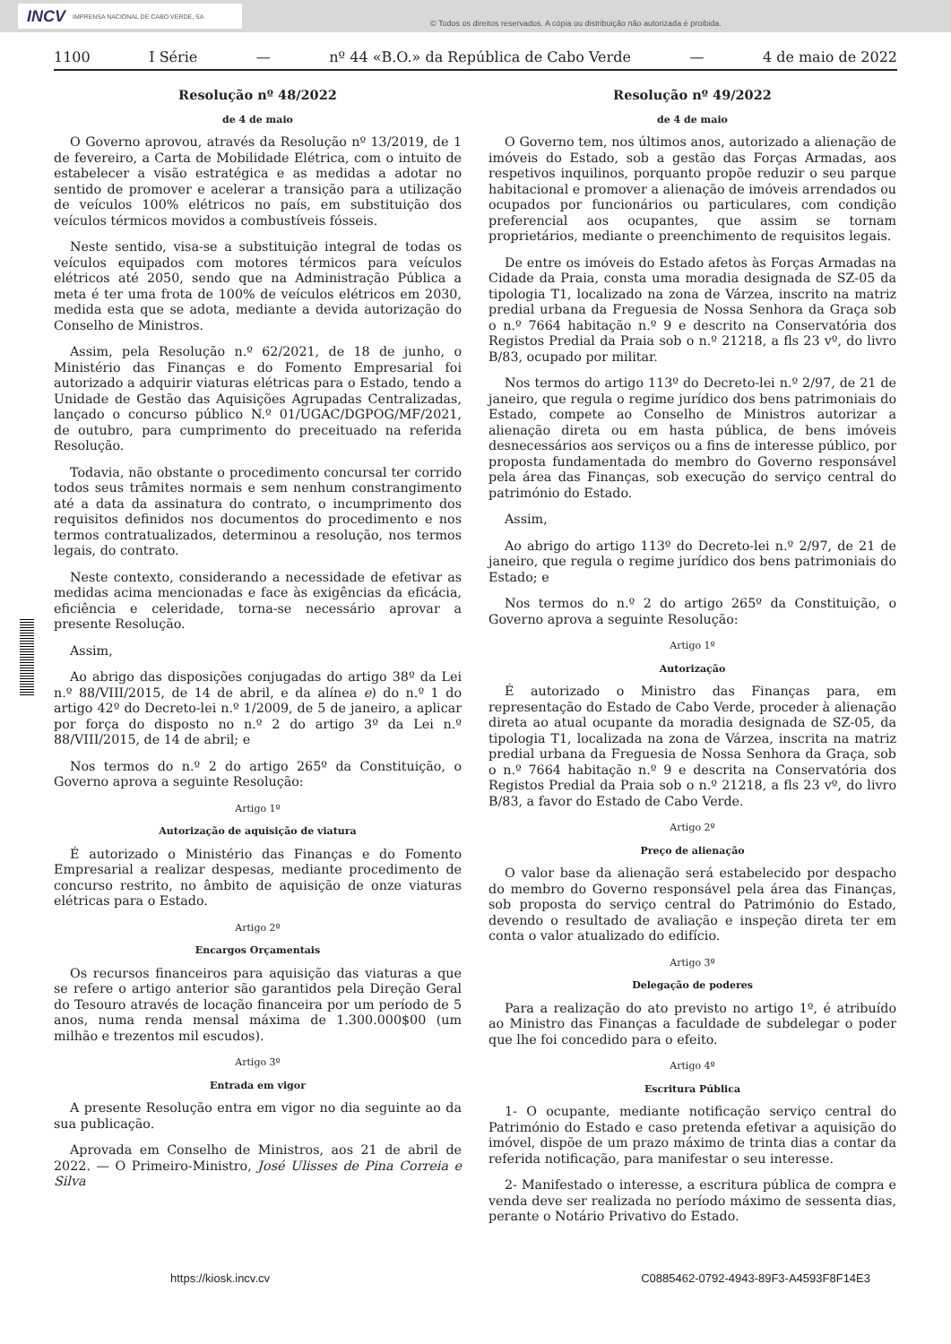INCV IMPRENSA NACIONAL DE CABO VERDE, SA
© Todos os direitos reservados. A cópia ou distribuição não autorizada é proibida.
1100 I Série — nº 44 «B.O.» da República de Cabo Verde — 4 de maio de 2022
Resolução nº 48/2022
de 4 de maio
O Governo aprovou, através da Resolução nº 13/2019, de 1 de fevereiro, a Carta de Mobilidade Elétrica, com o intuito de estabelecer a visão estratégica e as medidas a adotar no sentido de promover e acelerar a transição para a utilização de veículos 100% elétricos no país, em substituição dos veículos térmicos movidos a combustíveis fósseis.
Neste sentido, visa-se a substituição integral de todas os veículos equipados com motores térmicos para veículos elétricos até 2050, sendo que na Administração Pública a meta é ter uma frota de 100% de veículos elétricos em 2030, medida esta que se adota, mediante a devida autorização do Conselho de Ministros.
Assim, pela Resolução n.º 62/2021, de 18 de junho, o Ministério das Finanças e do Fomento Empresarial foi autorizado a adquirir viaturas elétricas para o Estado, tendo a Unidade de Gestão das Aquisições Agrupadas Centralizadas, lançado o concurso público N.º 01/UGAC/DGPOG/MF/2021, de outubro, para cumprimento do preceituado na referida Resolução.
Todavia, não obstante o procedimento concursal ter corrido todos seus trâmites normais e sem nenhum constrangimento até a data da assinatura do contrato, o incumprimento dos requisitos definidos nos documentos do procedimento e nos termos contratualizados, determinou a resolução, nos termos legais, do contrato.
Neste contexto, considerando a necessidade de efetivar as medidas acima mencionadas e face às exigências da eficácia, eficiência e celeridade, torna-se necessário aprovar a presente Resolução.
Assim,
Ao abrigo das disposições conjugadas do artigo 38º da Lei n.º 88/VIII/2015, de 14 de abril, e da alínea e) do n.º 1 do artigo 42º do Decreto-lei n.º 1/2009, de 5 de janeiro, a aplicar por força do disposto no n.º 2 do artigo 3º da Lei n.º 88/VIII/2015, de 14 de abril; e
Nos termos do n.º 2 do artigo 265º da Constituição, o Governo aprova a seguinte Resolução:
Artigo 1º
Autorização de aquisição de viatura
É autorizado o Ministério das Finanças e do Fomento Empresarial a realizar despesas, mediante procedimento de concurso restrito, no âmbito de aquisição de onze viaturas elétricas para o Estado.
Artigo 2º
Encargos Orçamentais
Os recursos financeiros para aquisição das viaturas a que se refere o artigo anterior são garantidos pela Direção Geral do Tesouro através de locação financeira por um período de 5 anos, numa renda mensal máxima de 1.300.000$00 (um milhão e trezentos mil escudos).
Artigo 3º
Entrada em vigor
A presente Resolução entra em vigor no dia seguinte ao da sua publicação.
Aprovada em Conselho de Ministros, aos 21 de abril de 2022. — O Primeiro-Ministro, José Ulisses de Pina Correia e Silva
Resolução nº 49/2022
de 4 de maio
O Governo tem, nos últimos anos, autorizado a alienação de imóveis do Estado, sob a gestão das Forças Armadas, aos respetivos inquilinos, porquanto propõe reduzir o seu parque habitacional e promover a alienação de imóveis arrendados ou ocupados por funcionários ou particulares, com condição preferencial aos ocupantes, que assim se tornam proprietários, mediante o preenchimento de requisitos legais.
De entre os imóveis do Estado afetos às Forças Armadas na Cidade da Praia, consta uma moradia designada de SZ-05 da tipologia T1, localizado na zona de Várzea, inscrito na matriz predial urbana da Freguesia de Nossa Senhora da Graça sob o n.º 7664 habitação n.º 9 e descrito na Conservatória dos Registos Predial da Praia sob o n.º 21218, a fls 23 vº, do livro B/83, ocupado por militar.
Nos termos do artigo 113º do Decreto-lei n.º 2/97, de 21 de janeiro, que regula o regime jurídico dos bens patrimoniais do Estado, compete ao Conselho de Ministros autorizar a alienação direta ou em hasta pública, de bens imóveis desnecessários aos serviços ou a fins de interesse público, por proposta fundamentada do membro do Governo responsável pela área das Finanças, sob execução do serviço central do património do Estado.
Assim,
Ao abrigo do artigo 113º do Decreto-lei n.º 2/97, de 21 de janeiro, que regula o regime jurídico dos bens patrimoniais do Estado; e
Nos termos do n.º 2 do artigo 265º da Constituição, o Governo aprova a seguinte Resolução:
Artigo 1º
Autorização
É autorizado o Ministro das Finanças para, em representação do Estado de Cabo Verde, proceder à alienação direta ao atual ocupante da moradia designada de SZ-05, da tipologia T1, localizada na zona de Várzea, inscrita na matriz predial urbana da Freguesia de Nossa Senhora da Graça, sob o n.º 7664 habitação n.º 9 e descrita na Conservatória dos Registos Predial da Praia sob o n.º 21218, a fls 23 vº, do livro B/83, a favor do Estado de Cabo Verde.
Artigo 2º
Preço de alienação
O valor base da alienação será estabelecido por despacho do membro do Governo responsável pela área das Finanças, sob proposta do serviço central do Património do Estado, devendo o resultado de avaliação e inspeção direta ter em conta o valor atualizado do edifício.
Artigo 3º
Delegação de poderes
Para a realização do ato previsto no artigo 1º, é atribuído ao Ministro das Finanças a faculdade de subdelegar o poder que lhe foi concedido para o efeito.
Artigo 4º
Escritura Pública
1- O ocupante, mediante notificação serviço central do Património do Estado e caso pretenda efetivar a aquisição do imóvel, dispõe de um prazo máximo de trinta dias a contar da referida notificação, para manifestar o seu interesse.
2- Manifestado o interesse, a escritura pública de compra e venda deve ser realizada no período máximo de sessenta dias, perante o Notário Privativo do Estado.
https://kiosk.incv.cv C0885462-0792-4943-89F3-A4593F8F14E3